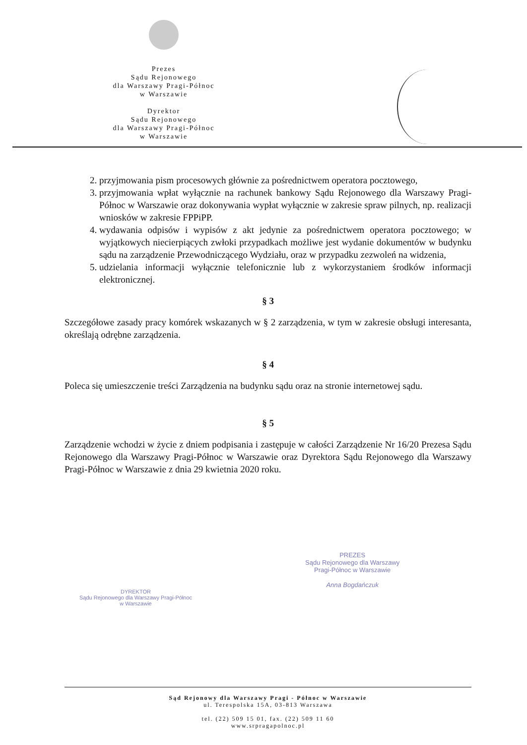Prezes
Sądu Rejonowego
dla Warszawy Pragi-Północ
w Warszawie
Dyrektor
Sądu Rejonowego
dla Warszawy Pragi-Północ
w Warszawie
2. przyjmowania pism procesowych głównie za pośrednictwem operatora pocztowego,
3. przyjmowania wpłat wyłącznie na rachunek bankowy Sądu Rejonowego dla Warszawy Pragi-Północ w Warszawie oraz dokonywania wypłat wyłącznie w zakresie spraw pilnych, np. realizacji wniosków w zakresie FPPiPP.
4. wydawania odpisów i wypisów z akt jedynie za pośrednictwem operatora pocztowego; w wyjątkowych niecierpiących zwłoki przypadkach możliwe jest wydanie dokumentów w budynku sądu na zarządzenie Przewodniczącego Wydziału, oraz w przypadku zezwoleń na widzenia,
5. udzielania informacji wyłącznie telefonicznie lub z wykorzystaniem środków informacji elektronicznej.
§ 3
Szczegółowe zasady pracy komórek wskazanych w § 2 zarządzenia, w tym w zakresie obsługi interesanta, określają odrębne zarządzenia.
§ 4
Poleca się umieszczenie treści Zarządzenia na budynku sądu oraz na stronie internetowej sądu.
§ 5
Zarządzenie wchodzi w życie z dniem podpisania i zastępuje w całości Zarządzenie Nr 16/20 Prezesa Sądu Rejonowego dla Warszawy Pragi-Północ w Warszawie oraz Dyrektora Sądu Rejonowego dla Warszawy Pragi-Północ w Warszawie z dnia 29 kwietnia 2020 roku.
DYREKTOR
Sądu Rejonowego dla Warszawy Pragi-Północ
w Warszawie
PREZES
Sądu Rejonowego dla Warszawy
Pragi-Północ w Warszawie
Anna Bogdańczuk
Sąd Rejonowy dla Warszawy Pragi - Północ w Warszawie
ul. Terespolska 15A, 03-813 Warszawa
tel. (22) 509 15 01, fax. (22) 509 11 60
www.srpragapolnoc.pl